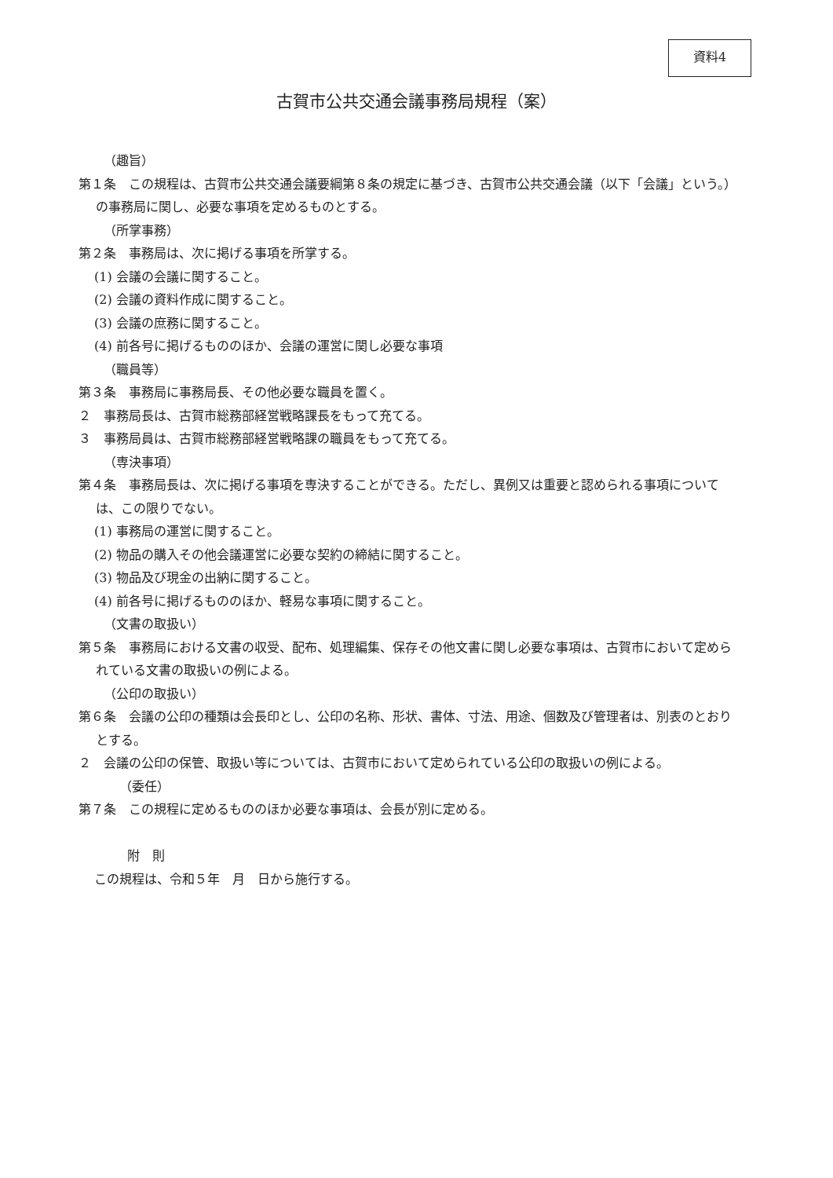資料4
古賀市公共交通会議事務局規程（案）
（趣旨）
第１条　この規程は、古賀市公共交通会議要綱第８条の規定に基づき、古賀市公共交通会議（以下「会議」という。）の事務局に関し、必要な事項を定めるものとする。
（所掌事務）
第２条　事務局は、次に掲げる事項を所掌する。
(1) 会議の会議に関すること。
(2) 会議の資料作成に関すること。
(3) 会議の庶務に関すること。
(4) 前各号に掲げるもののほか、会議の運営に関し必要な事項
（職員等）
第３条　事務局に事務局長、その他必要な職員を置く。
２　事務局長は、古賀市総務部経営戦略課長をもって充てる。
３　事務局員は、古賀市総務部経営戦略課の職員をもって充てる。
（専決事項）
第４条　事務局長は、次に掲げる事項を専決することができる。ただし、異例又は重要と認められる事項については、この限りでない。
(1) 事務局の運営に関すること。
(2) 物品の購入その他会議運営に必要な契約の締結に関すること。
(3) 物品及び現金の出納に関すること。
(4) 前各号に掲げるもののほか、軽易な事項に関すること。
（文書の取扱い）
第５条　事務局における文書の収受、配布、処理編集、保存その他文書に関し必要な事項は、古賀市において定められている文書の取扱いの例による。
（公印の取扱い）
第６条　会議の公印の種類は会長印とし、公印の名称、形状、書体、寸法、用途、個数及び管理者は、別表のとおりとする。
２　会議の公印の保管、取扱い等については、古賀市において定められている公印の取扱いの例による。
（委任）
第７条　この規程に定めるもののほか必要な事項は、会長が別に定める。
附　則
この規程は、令和５年　月　日から施行する。